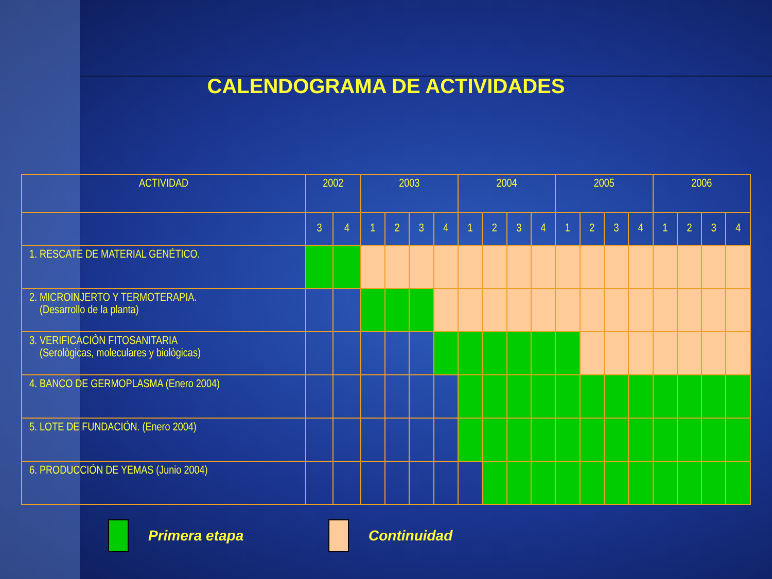CALENDOGRAMA DE ACTIVIDADES
| ACTIVIDAD | 2002 | | 2003 | | | | 2004 | | | | 2005 | | | | 2006 | | | |
| --- | --- | --- | --- | --- | --- | --- | --- | --- | --- | --- | --- | --- | --- | --- | --- | --- | --- | --- |
| | 3 | 4 | 1 | 2 | 3 | 4 | 1 | 2 | 3 | 4 | 1 | 2 | 3 | 4 | 1 | 2 | 3 | 4 |
| 1. RESCATE DE MATERIAL GENÉTICO. | | | | | | | | | | | | | | | | | | |
| 2. MICROINJERTO Y TERMOTERAPIA. (Desarrollo de la planta) | | | | | | | | | | | | | | | | | | |
| 3. VERIFICACIÒN FITOSANITARIA (Serològicas, moleculares y biològicas) | | | | | | | | | | | | | | | | | | |
| 4. BANCO DE GERMOPLASMA (Enero 2004) | | | | | | | | | | | | | | | | | | |
| 5. LOTE DE FUNDACIÓN. (Enero 2004) | | | | | | | | | | | | | | | | | | |
| 6. PRODUCCIÒN DE YEMAS (Junio 2004) | | | | | | | | | | | | | | | | | | |
Primera etapa Continuidad